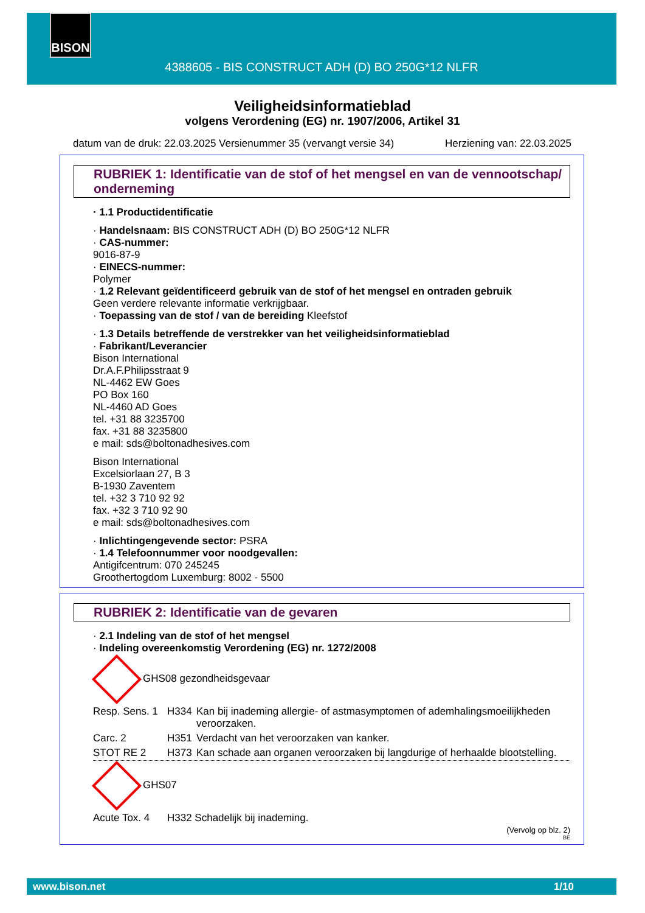BISON
4388605 - BIS CONSTRUCT ADH (D) BO 250G*12 NLFR
Veiligheidsinformatieblad
volgens Verordening (EG) nr. 1907/2006, Artikel 31
datum van de druk: 22.03.2025 Versienummer 35 (vervangt versie 34) Herziening van: 22.03.2025
RUBRIEK 1: Identificatie van de stof of het mengsel en van de vennootschap/ onderneming
· 1.1 Productidentificatie
· Handelsnaam: BIS CONSTRUCT ADH (D) BO 250G*12 NLFR
· CAS-nummer:
9016-87-9
· EINECS-nummer:
Polymer
· 1.2 Relevant geïdentificeerd gebruik van de stof of het mengsel en ontraden gebruik
Geen verdere relevante informatie verkrijgbaar.
· Toepassing van de stof / van de bereiding Kleefstof
· 1.3 Details betreffende de verstrekker van het veiligheidsinformatieblad
· Fabrikant/Leverancier
Bison International
Dr.A.F.Philipsstraat 9
NL-4462 EW Goes
PO Box 160
NL-4460 AD Goes
tel. +31 88 3235700
fax. +31 88 3235800
e mail: sds@boltonadhesives.com
Bison International
Excelsiorlaan 27, B 3
B-1930 Zaventem
tel. +32 3 710 92 92
fax. +32 3 710 92 90
e mail: sds@boltonadhesives.com
· Inlichtingengevende sector: PSRA
· 1.4 Telefoonnummer voor noodgevallen:
Antigifcentrum: 070 245245
Groothertogdom Luxemburg: 8002 - 5500
RUBRIEK 2: Identificatie van de gevaren
· 2.1 Indeling van de stof of het mengsel
· Indeling overeenkomstig Verordening (EG) nr. 1272/2008
GHS08 gezondheidsgevaar
| Resp. Sens. 1 | H334 | Kan bij inademing allergie- of astmasymptomen of ademhalingsmoeilijkheden veroorzaken. |
| Carc. 2 | H351 | Verdacht van het veroorzaken van kanker. |
| STOT RE 2 | H373 | Kan schade aan organen veroorzaken bij langdurige of herhaalde blootstelling. |
GHS07
| Acute Tox. 4 | H332 Schadelijk bij inademing. |
(Vervolg op blz. 2)
BE
www.bison.net 1/10